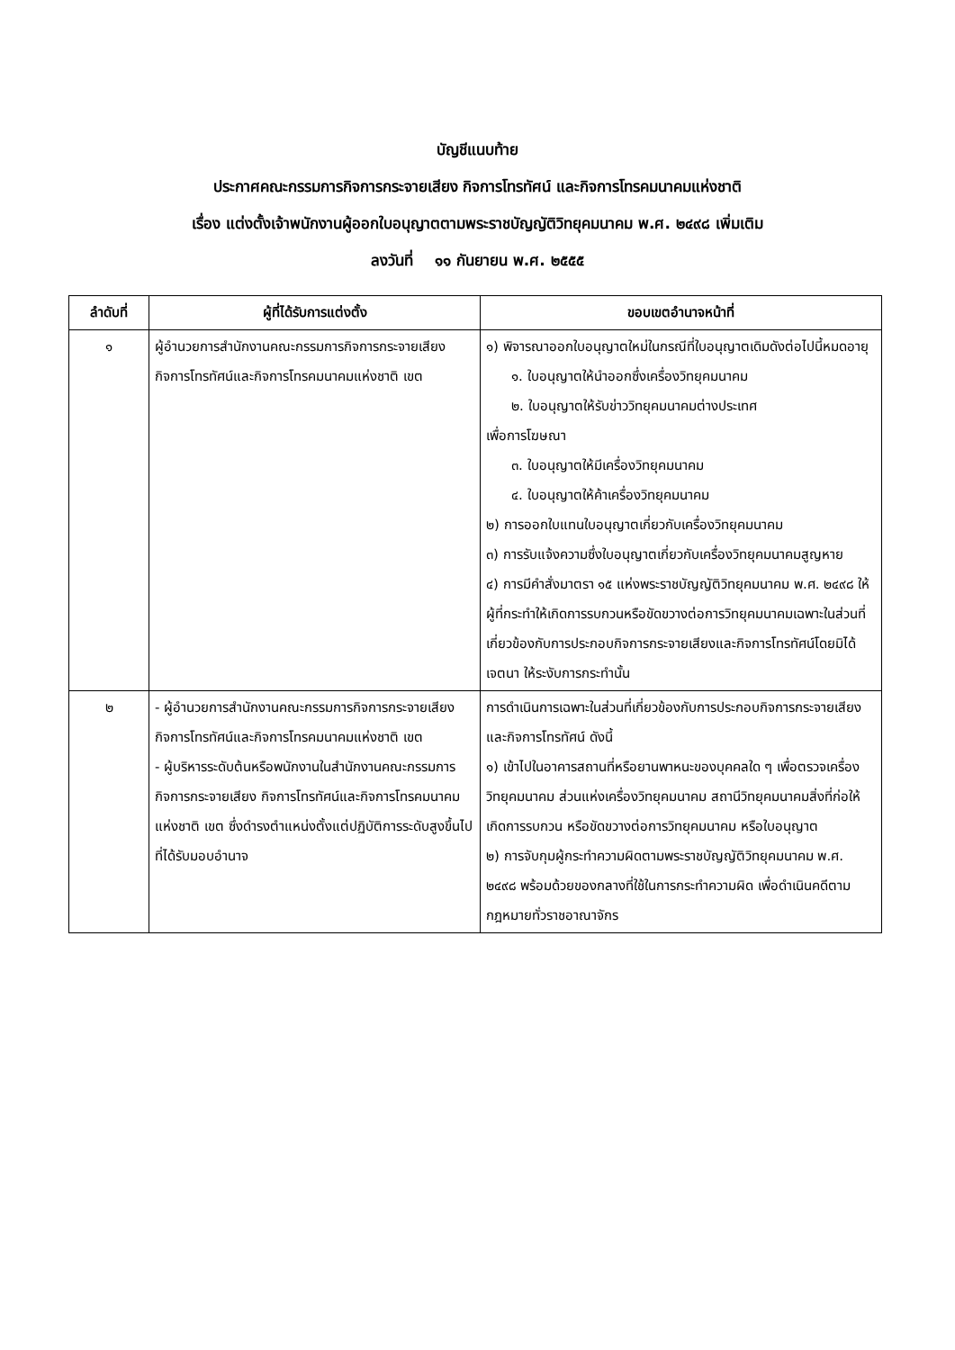บัญชีแนบท้าย
ประกาศคณะกรรมการกิจการกระจายเสียง กิจการโทรทัศน์ และกิจการโทรคมนาคมแห่งชาติ
เรื่อง แต่งตั้งเจ้าพนักงานผู้ออกใบอนุญาตตามพระราชบัญญัติวิทยุคมนาคม พ.ศ. ๒๔๙๘ เพิ่มเติม
ลงวันที่ ๑๑ กันยายน พ.ศ. ๒๕๕๕
| ลำดับที่ | ผู้ที่ได้รับการแต่งตั้ง | ขอบเขตอำนาจหน้าที่ |
| --- | --- | --- |
| ๑ | ผู้อำนวยการสำนักงานคณะกรรมการกิจการกระจายเสียง กิจการโทรทัศน์และกิจการโทรคมนาคมแห่งชาติ เขต | ๑) พิจารณาออกใบอนุญาตใหม่ในกรณีที่ใบอนุญาตเดิมดังต่อไปนี้หมดอายุ ๑. ใบอนุญาตให้นำออกซึ่งเครื่องวิทยุคมนาคม ๒. ใบอนุญาตให้รับข่าววิทยุคมนาคมต่างประเทศ เพื่อการโฆษณา ๓. ใบอนุญาตให้มีเครื่องวิทยุคมนาคม ๔. ใบอนุญาตให้ค้าเครื่องวิทยุคมนาคม ๒) การออกใบแทนใบอนุญาตเกี่ยวกับเครื่องวิทยุคมนาคม ๓) การรับแจ้งความซึ่งใบอนุญาตเกี่ยวกับเครื่องวิทยุคมนาคมสูญหาย ๔) การมีคำสั่งมาตรา ๑๕ แห่งพระราชบัญญัติวิทยุคมนาคม พ.ศ. ๒๔๙๘ ให้ผู้ที่กระทำให้เกิดการรบกวนหรือขัดขวางต่อการวิทยุคมนาคมเฉพาะในส่วนที่เกี่ยวข้องกับการประกอบกิจการกระจายเสียงและกิจการโทรทัศน์โดยมิได้เจตนา ให้ระงับการกระทำนั้น |
| ๒ | - ผู้อำนวยการสำนักงานคณะกรรมการกิจการกระจายเสียง กิจการโทรทัศน์และกิจการโทรคมนาคมแห่งชาติ เขต - ผู้บริหารระดับต้นหรือพนักงานในสำนักงานคณะกรรมการกิจการกระจายเสียง กิจการโทรทัศน์และกิจการโทรคมนาคมแห่งชาติ เขต ซึ่งดำรงตำแหน่งตั้งแต่ปฏิบัติการระดับสูงขึ้นไป ที่ได้รับมอบอำนาจ | การดำเนินการเฉพาะในส่วนที่เกี่ยวข้องกับการประกอบกิจการกระจายเสียงและกิจการโทรทัศน์ ดังนี้ ๑) เข้าไปในอาคารสถานที่หรือยานพาหนะของบุคคลใด ๆ เพื่อตรวจเครื่องวิทยุคมนาคม ส่วนแห่งเครื่องวิทยุคมนาคม สถานีวิทยุคมนาคมสิ่งที่ก่อให้เกิดการรบกวน หรือขัดขวางต่อการวิทยุคมนาคม หรือใบอนุญาต ๒) การจับกุมผู้กระทำความผิดตามพระราชบัญญัติวิทยุคมนาคม พ.ศ. ๒๔๙๘ พร้อมด้วยของกลางที่ใช้ในการกระทำความผิด เพื่อดำเนินคดีตามกฎหมายทั่วราชอาณาจักร |